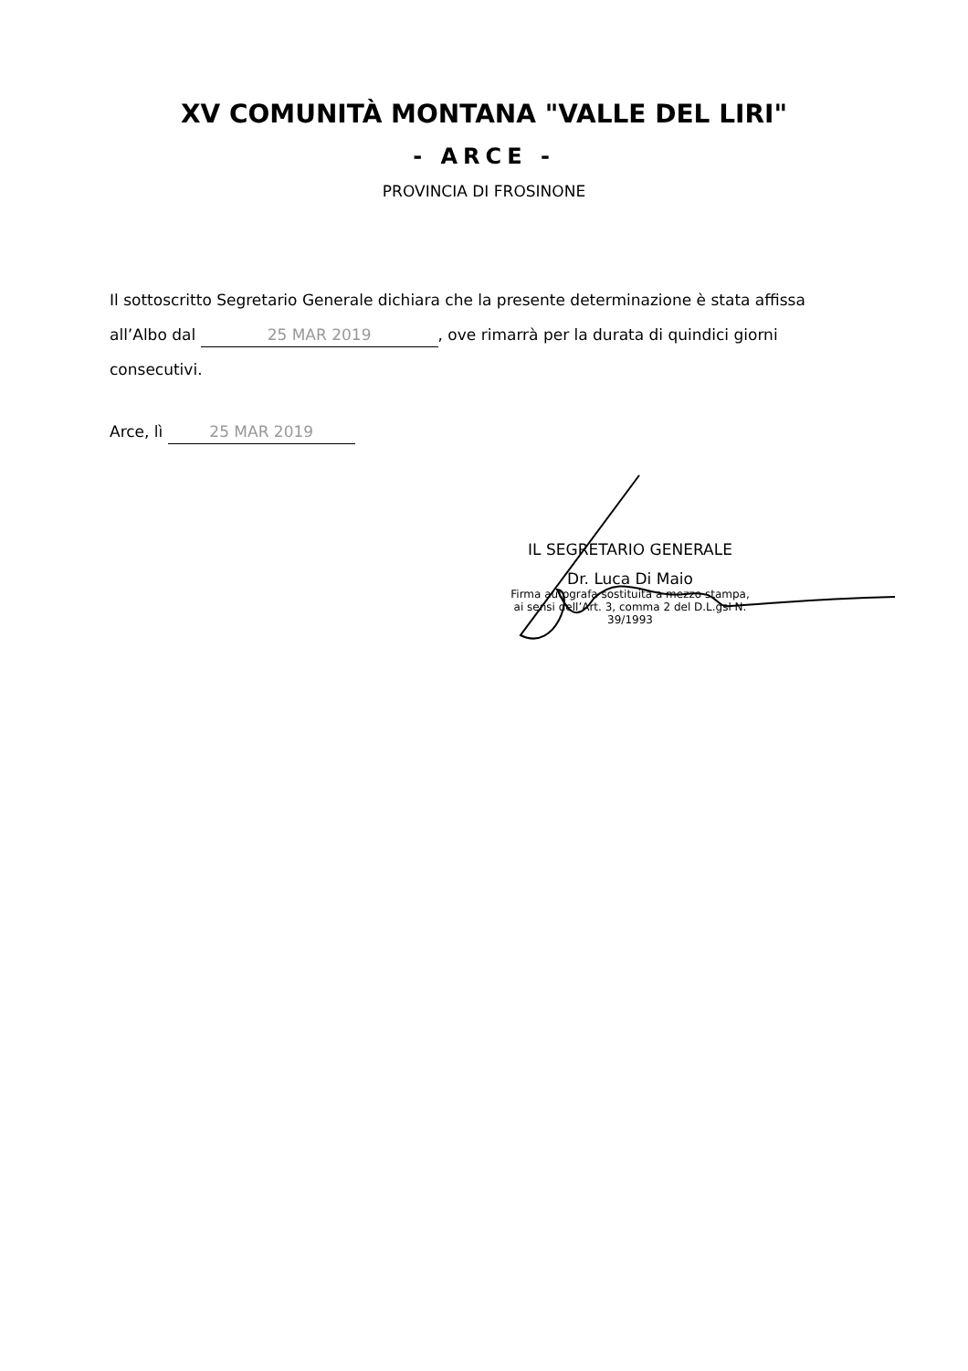XV COMUNITÀ MONTANA "VALLE DEL LIRI"
- ARCE -
PROVINCIA DI FROSINONE
Il sottoscritto Segretario Generale dichiara che la presente determinazione è stata affissa all’Albo dal 25 MAR 2019, ove rimarrà per la durata di quindici giorni consecutivi.
Arce, lì 25 MAR 2019
IL SEGRETARIO GENERALE
Dr. Luca Di Maio
Firma autografa sostituita a mezzo stampa,
ai sensi dell’Art. 3, comma 2 del D.L.gsl N. 39/1993